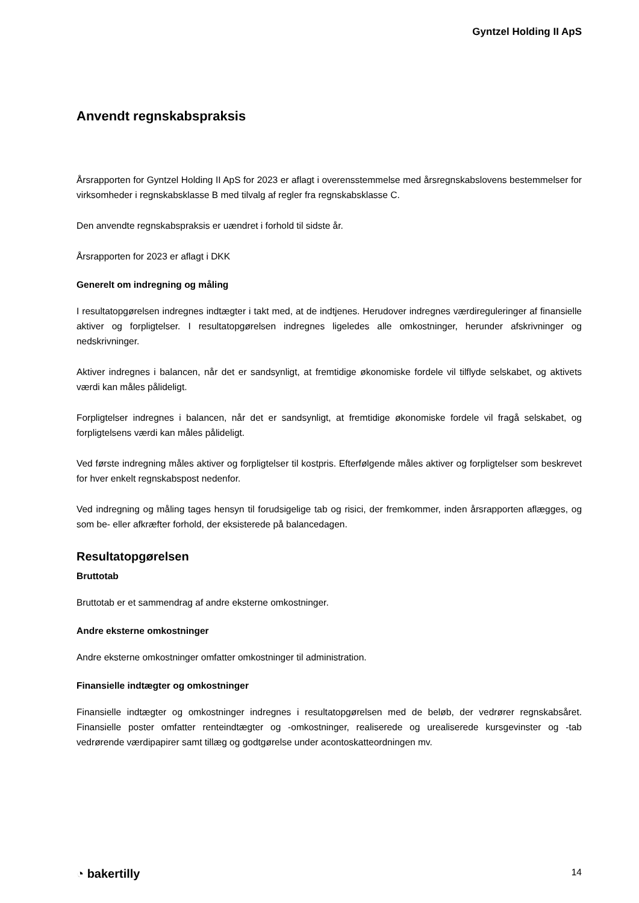Gyntzel Holding II ApS
Anvendt regnskabspraksis
Årsrapporten for Gyntzel Holding II ApS for 2023 er aflagt i overensstemmelse med årsregnskabslovens bestemmelser for virksomheder i regnskabsklasse B med tilvalg af regler fra regnskabsklasse C.
Den anvendte regnskabspraksis er uændret i forhold til sidste år.
Årsrapporten for 2023 er aflagt i DKK
Generelt om indregning og måling
I resultatopgørelsen indregnes indtægter i takt med, at de indtjenes. Herudover indregnes værdiregule­ringer af finansielle aktiver og forpligtelser. I resultatopgørelsen indregnes ligeledes alle omkostninger, herunder afskrivninger og nedskrivninger.
Aktiver indregnes i balancen, når det er sandsynligt, at fremtidige økonomiske fordele vil tilflyde selskabet, og aktivets værdi kan måles pålideligt.
Forpligtelser indregnes i balancen, når det er sandsynligt, at fremtidige økonomiske fordele vil fragå sel­skabet, og forpligtelsens værdi kan måles pålideligt.
Ved første indregning måles aktiver og forpligtelser til kostpris. Efterfølgende måles aktiver og forpligtelser som beskrevet for hver enkelt regnskabspost nedenfor.
Ved indregning og måling tages hensyn til forudsigelige tab og risici, der fremkommer, inden årsrapporten aflægges, og som be- eller afkræfter forhold, der eksisterede på balancedagen.
Resultatopgørelsen
Bruttotab
Bruttotab er et sammendrag af andre eksterne omkostninger.
Andre eksterne omkostninger
Andre eksterne omkostninger omfatter omkostninger til administration.
Finansielle indtægter og omkostninger
Finansielle indtægter og omkostninger indregnes i resultatopgørelsen med de beløb, der vedrører regn­skabsåret. Finansielle poster omfatter renteindtægter og -omkostninger, realiserede og urealiserede kurs­gevinster og -tab vedrørende værdipapirer samt tillæg og godtgørelse under acontoskatteordningen mv.
◔ bakertilly 14